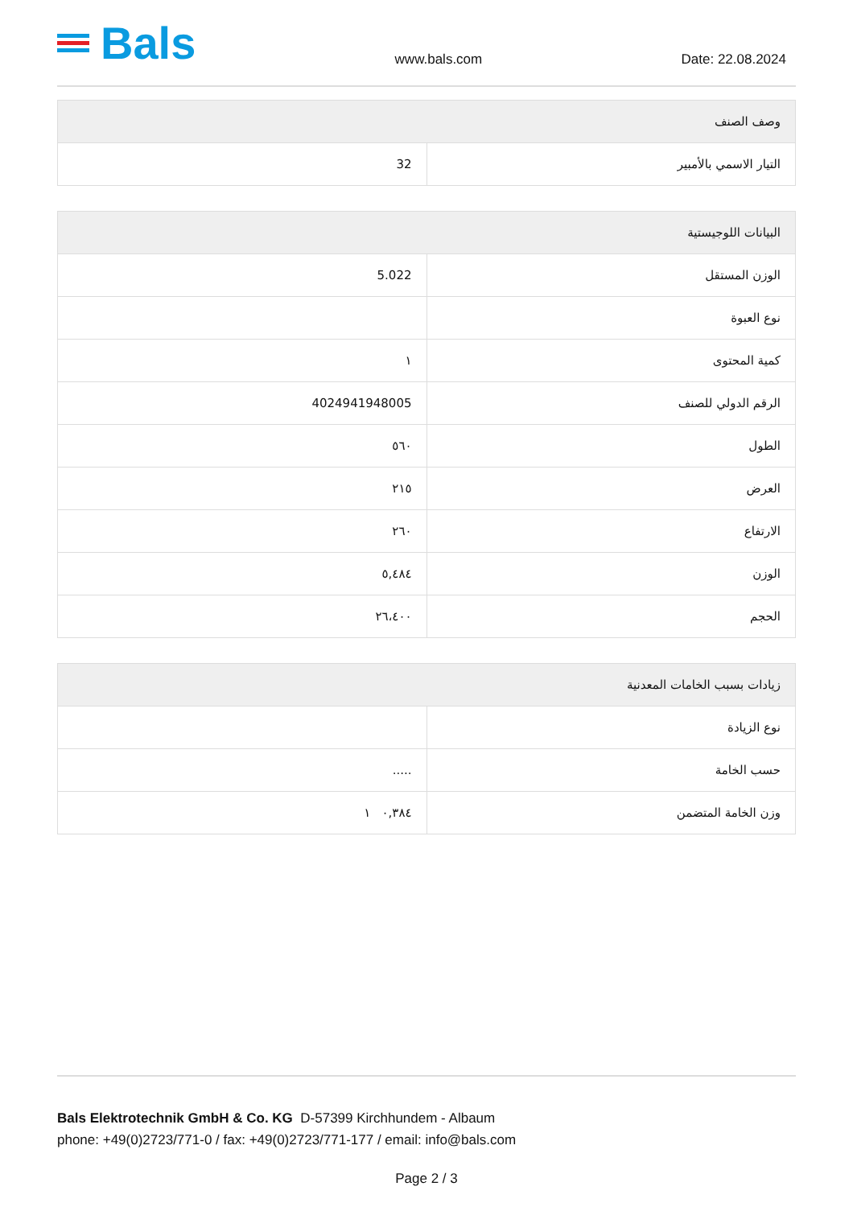Bals
www.bals.com
Date: 22.08.2024
| وصف الصنف | |
| --- | --- |
| التيار الاسمي بالأمبير | 32 |
| البيانات اللوجيستية | |
| --- | --- |
| الوزن المستقل | 5.022 |
| نوع العبوة | |
| كمية المحتوى | ١ |
| الرقم الدولي للصنف | 4024941948005 |
| الطول | ٥٦٠ |
| العرض | ٢١٥ |
| الارتفاع | ٢٦٠ |
| الوزن | ٥,٤٨٤ |
| الحجم | ٢٦،٤٠٠ |
| زيادات بسبب الخامات المعدنية | |
| --- | --- |
| نوع الزيادة | |
| حسب الخامة | ..... |
| وزن الخامة المتضمن | ٠,٣٨٤ ١ |
Bals Elektrotechnik GmbH & Co. KG D-57399 Kirchhundem - Albaum
phone: +49(0)2723/771-0 / fax: +49(0)2723/771-177 / email: info@bals.com
Page 2 / 3